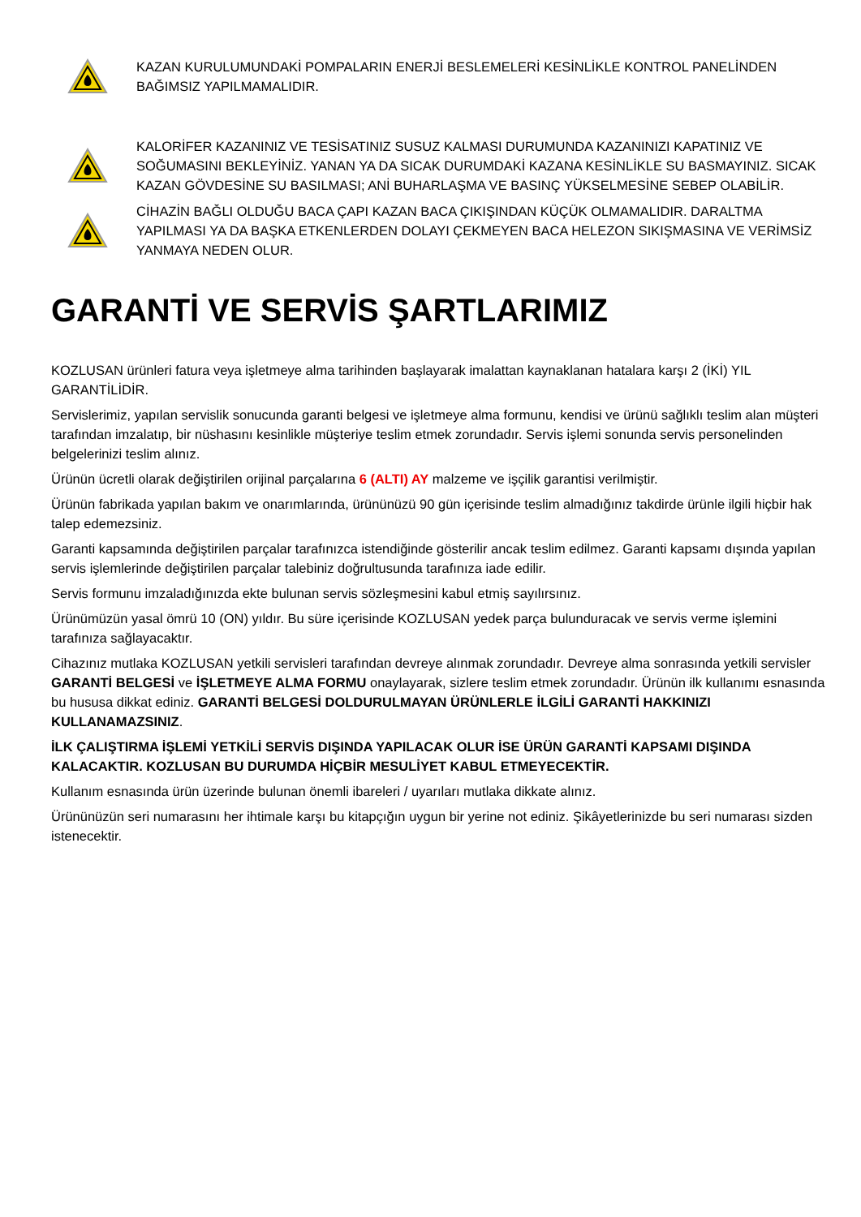KAZAN KURULUMUNDAKİ POMPALARIN ENERJİ BESLEMELERİ KESİNLİKLE KONTROL PANELİNDEN BAĞIMSIZ YAPILMAMALIDIR.
KALORİFER KAZANINIZ VE TESİSATINIZ SUSUZ KALMASI DURUMUNDA KAZANINIZI KAPATINIZ VE SOĞUMASINI BEKLEYİNİZ. YANAN YA DA SICAK DURUMDAKİ KAZANA KESİNLİKLE SU BASMAYINIZ. SICAK KAZAN GÖVDESİNE SU BASILMASI; ANİ BUHARLAŞMA VE BASINÇ YÜKSELMESİNE SEBEP OLABİLİR.
CİHAZİN BAĞLI OLDUĞU BACA ÇAPI KAZAN BACA ÇIKIŞINDAN KÜÇÜK OLMAMALIDIR. DARALTMA YAPILMASI YA DA BAŞKA ETKENLERDEN DOLAYI ÇEKMEYEN BACA HELEZON SIKIŞMASINA VE VERİMSİZ YANMAYA NEDEN OLUR.
GARANTİ VE SERVİS ŞARTLARIMIZ
KOZLUSAN ürünleri fatura veya işletmeye alma tarihinden başlayarak imalattan kaynaklanan hatalara karşı 2 (İKİ) YIL GARANTİLİDİR.
Servislerimiz, yapılan servislik sonucunda garanti belgesi ve işletmeye alma formunu, kendisi ve ürünü sağlıklı teslim alan müşteri tarafından imzalatıp, bir nüshasını kesinlikle müşteriye teslim etmek zorundadır. Servis işlemi sonunda servis personelinden belgelerinizi teslim alınız.
Ürünün ücretli olarak değiştirilen orijinal parçalarına 6 (ALTI) AY malzeme ve işçilik garantisi verilmiştir.
Ürünün fabrikada yapılan bakım ve onarımlarında, ürününüzü 90 gün içerisinde teslim almadığınız takdirde ürünle ilgili hiçbir hak talep edemezsiniz.
Garanti kapsamında değiştirilen parçalar tarafınızca istendiğinde gösterilir ancak teslim edilmez. Garanti kapsamı dışında yapılan servis işlemlerinde değiştirilen parçalar talebiniz doğrultusunda tarafınıza iade edilir.
Servis formunu imzaladığınızda ekte bulunan servis sözleşmesini kabul etmiş sayılırsınız.
Ürünümüzün yasal ömrü 10 (ON) yıldır. Bu süre içerisinde KOZLUSAN yedek parça bulunduracak ve servis verme işlemini tarafınıza sağlayacaktır.
Cihazınız mutlaka KOZLUSAN yetkili servisleri tarafından devreye alınmak zorundadır. Devreye alma sonrasında yetkili servisler GARANTİ BELGESİ ve İŞLETMEYE ALMA FORMU onaylayarak, sizlere teslim etmek zorundadır. Ürünün ilk kullanımı esnasında bu hususa dikkat ediniz. GARANTİ BELGESİ DOLDURULMAYAN ÜRÜNLERLE İLGİLİ GARANTİ HAKKINIZI KULLANAMAZSINIZ.
İLK ÇALIŞTIRMA İŞLEMİ YETKİLİ SERVİS DIŞINDA YAPILACAK OLUR İSE ÜRÜN GARANTİ KAPSAMI DIŞINDA KALACAKTIR. KOZLUSAN BU DURUMDA HİÇBİR MESULİYET KABUL ETMEYECEKTİR.
Kullanım esnasında ürün üzerinde bulunan önemli ibareleri / uyarıları mutlaka dikkate alınız.
Ürününüzün seri numarasını her ihtimale karşı bu kitapçığın uygun bir yerine not ediniz. Şikâyetlerinizde bu seri numarası sizden istenecektir.